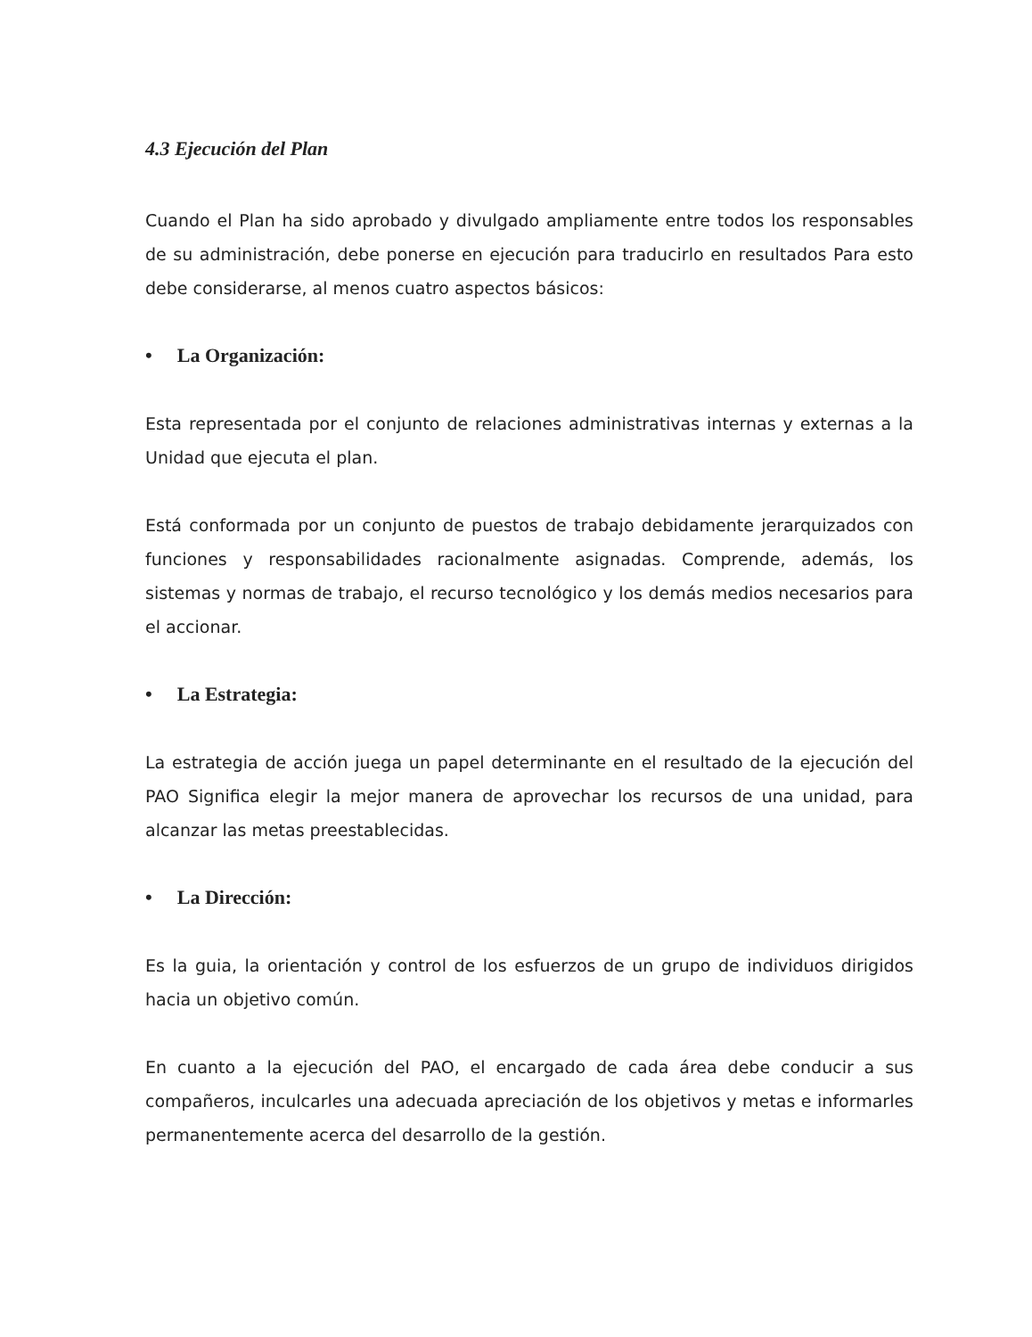4.3 Ejecución del Plan
Cuando el Plan ha sido aprobado y divulgado ampliamente entre todos los responsables de su administración, debe ponerse en ejecución para traducirlo en resultados Para esto debe considerarse, al menos cuatro aspectos básicos:
• La Organización:
Esta representada por el conjunto de relaciones administrativas internas y externas a la Unidad que ejecuta el plan.
Está conformada por un conjunto de puestos de trabajo debidamente jerarquizados con funciones y responsabilidades racionalmente asignadas. Comprende, además, los sistemas y normas de trabajo, el recurso tecnológico y los demás medios necesarios para el accionar.
• La Estrategia:
La estrategia de acción juega un papel determinante en el resultado de la ejecución del PAO Significa elegir la mejor manera de aprovechar los recursos de una unidad, para alcanzar las metas preestablecidas.
• La Dirección:
Es la guia, la orientación y control de los esfuerzos de un grupo de individuos dirigidos hacia un objetivo común.
En cuanto a la ejecución del PAO, el encargado de cada área debe conducir a sus compañeros, inculcarles una adecuada apreciación de los objetivos y metas e informarles permanentemente acerca del desarrollo de la gestión.